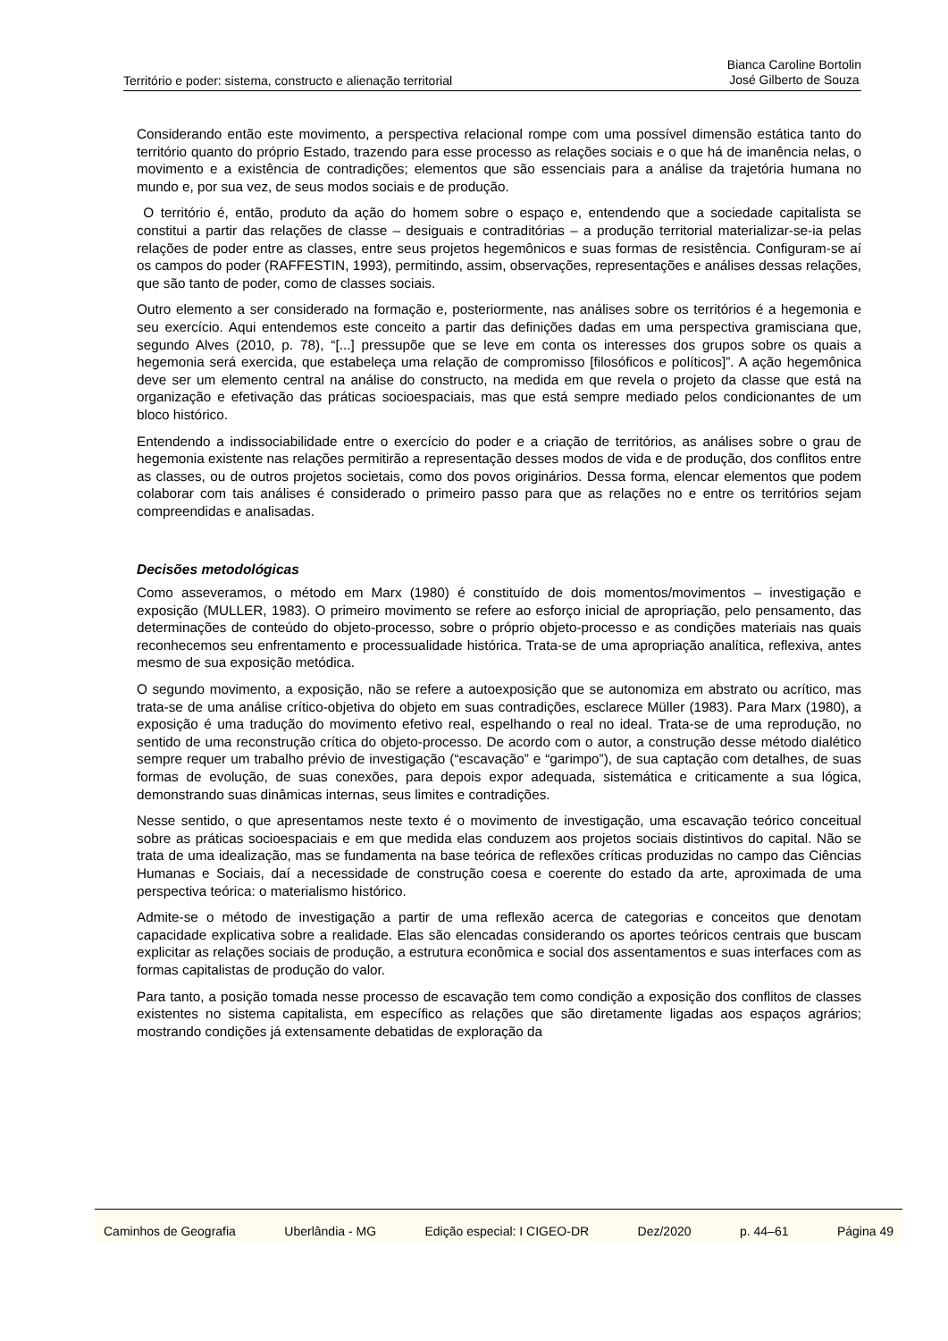Território e poder: sistema, constructo e alienação territorial
Bianca Caroline Bortolin
José Gilberto de Souza
Considerando então este movimento, a perspectiva relacional rompe com uma possível dimensão estática tanto do território quanto do próprio Estado, trazendo para esse processo as relações sociais e o que há de imanência nelas, o movimento e a existência de contradições; elementos que são essenciais para a análise da trajetória humana no mundo e, por sua vez, de seus modos sociais e de produção.
O território é, então, produto da ação do homem sobre o espaço e, entendendo que a sociedade capitalista se constitui a partir das relações de classe – desiguais e contraditórias – a produção territorial materializar-se-ia pelas relações de poder entre as classes, entre seus projetos hegemônicos e suas formas de resistência. Configuram-se aí os campos do poder (RAFFESTIN, 1993), permitindo, assim, observações, representações e análises dessas relações, que são tanto de poder, como de classes sociais.
Outro elemento a ser considerado na formação e, posteriormente, nas análises sobre os territórios é a hegemonia e seu exercício. Aqui entendemos este conceito a partir das definições dadas em uma perspectiva gramisciana que, segundo Alves (2010, p. 78), “[...] pressupõe que se leve em conta os interesses dos grupos sobre os quais a hegemonia será exercida, que estabeleça uma relação de compromisso [filosóficos e políticos]”. A ação hegemônica deve ser um elemento central na análise do constructo, na medida em que revela o projeto da classe que está na organização e efetivação das práticas socioespaciais, mas que está sempre mediado pelos condicionantes de um bloco histórico.
Entendendo a indissociabilidade entre o exercício do poder e a criação de territórios, as análises sobre o grau de hegemonia existente nas relações permitirão a representação desses modos de vida e de produção, dos conflitos entre as classes, ou de outros projetos societais, como dos povos originários. Dessa forma, elencar elementos que podem colaborar com tais análises é considerado o primeiro passo para que as relações no e entre os territórios sejam compreendidas e analisadas.
Decisões metodológicas
Como asseveramos, o método em Marx (1980) é constituído de dois momentos/movimentos – investigação e exposição (MULLER, 1983). O primeiro movimento se refere ao esforço inicial de apropriação, pelo pensamento, das determinações de conteúdo do objeto-processo, sobre o próprio objeto-processo e as condições materiais nas quais reconhecemos seu enfrentamento e processualidade histórica. Trata-se de uma apropriação analítica, reflexiva, antes mesmo de sua exposição metódica.
O segundo movimento, a exposição, não se refere a autoexposição que se autonomiza em abstrato ou acrítico, mas trata-se de uma análise crítico-objetiva do objeto em suas contradições, esclarece Müller (1983). Para Marx (1980), a exposição é uma tradução do movimento efetivo real, espelhando o real no ideal. Trata-se de uma reprodução, no sentido de uma reconstrução crítica do objeto-processo. De acordo com o autor, a construção desse método dialético sempre requer um trabalho prévio de investigação (“escavação” e “garimpo”), de sua captação com detalhes, de suas formas de evolução, de suas conexões, para depois expor adequada, sistemática e criticamente a sua lógica, demonstrando suas dinâmicas internas, seus limites e contradições.
Nesse sentido, o que apresentamos neste texto é o movimento de investigação, uma escavação teórico conceitual sobre as práticas socioespaciais e em que medida elas conduzem aos projetos sociais distintivos do capital. Não se trata de uma idealização, mas se fundamenta na base teórica de reflexões críticas produzidas no campo das Ciências Humanas e Sociais, daí a necessidade de construção coesa e coerente do estado da arte, aproximada de uma perspectiva teórica: o materialismo histórico.
Admite-se o método de investigação a partir de uma reflexão acerca de categorias e conceitos que denotam capacidade explicativa sobre a realidade. Elas são elencadas considerando os aportes teóricos centrais que buscam explicitar as relações sociais de produção, a estrutura econômica e social dos assentamentos e suas interfaces com as formas capitalistas de produção do valor.
Para tanto, a posição tomada nesse processo de escavação tem como condição a exposição dos conflitos de classes existentes no sistema capitalista, em específico as relações que são diretamente ligadas aos espaços agrários; mostrando condições já extensamente debatidas de exploração da
Caminhos de Geografia Uberlândia - MG Edição especial: I CIGEO-DR Dez/2020 p. 44–61 Página 49